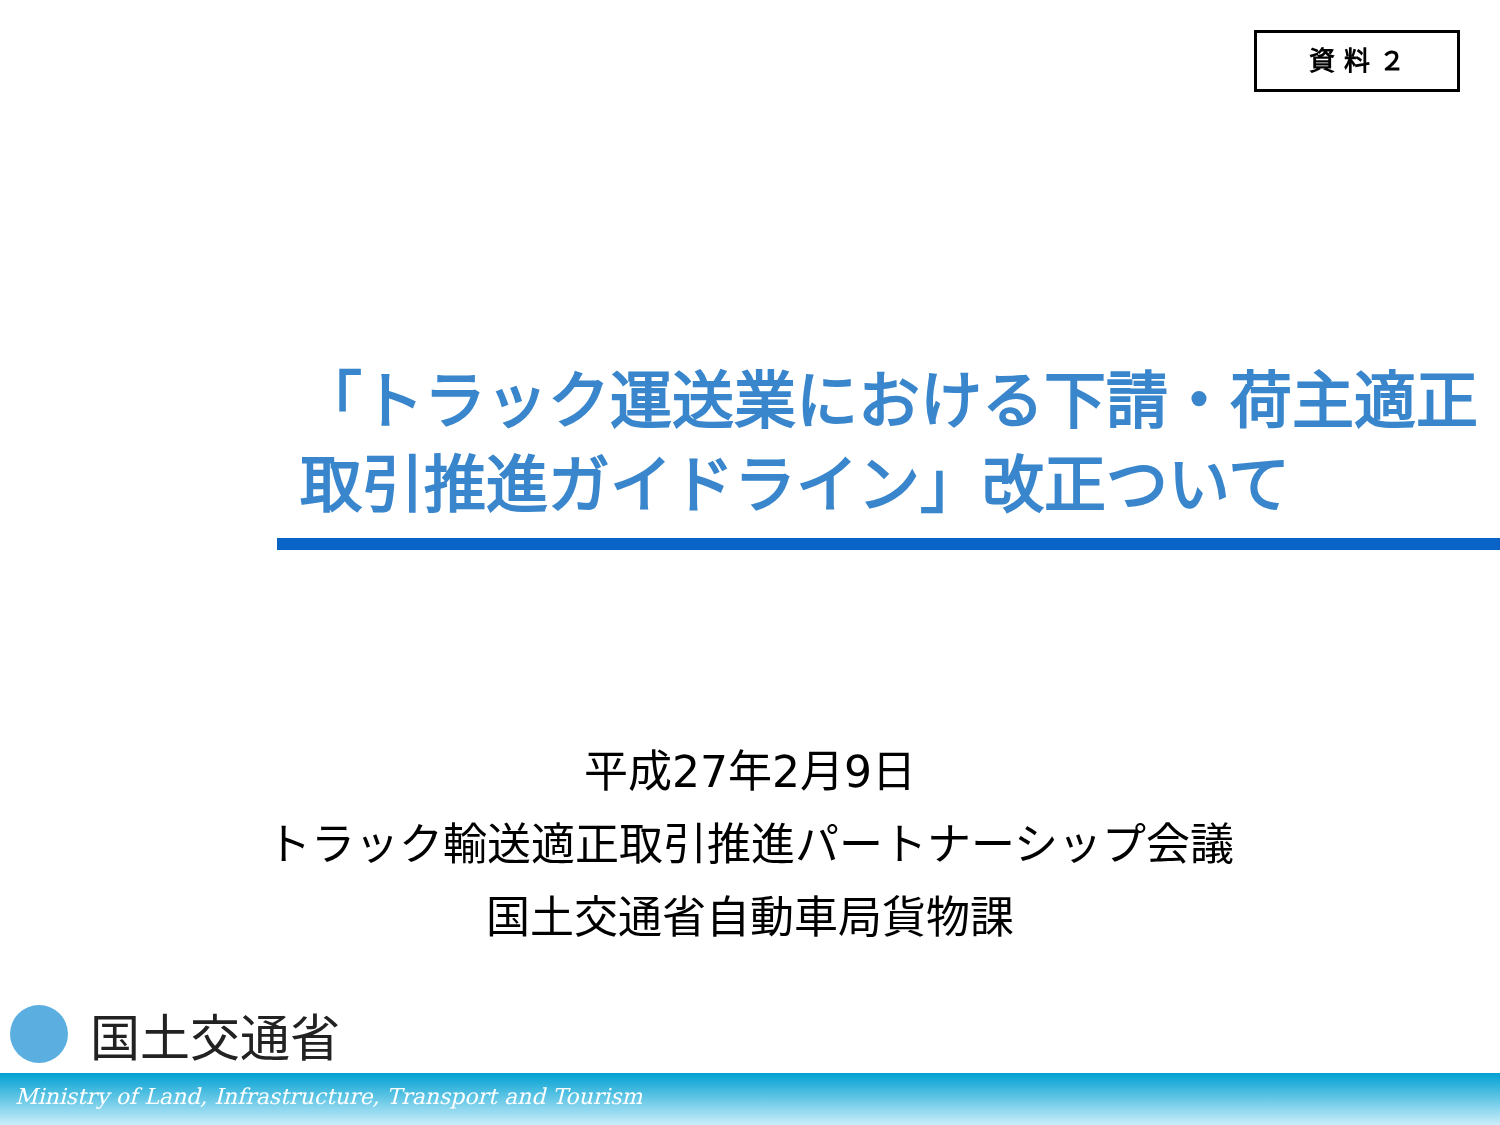資 料 ２
「トラック運送業における下請・荷主適正
取引推進ガイドライン」改正ついて
平成27年2月9日
トラック輸送適正取引推進パートナーシップ会議
国土交通省自動車局貨物課
国土交通省
Ministry of Land, Infrastructure, Transport and Tourism